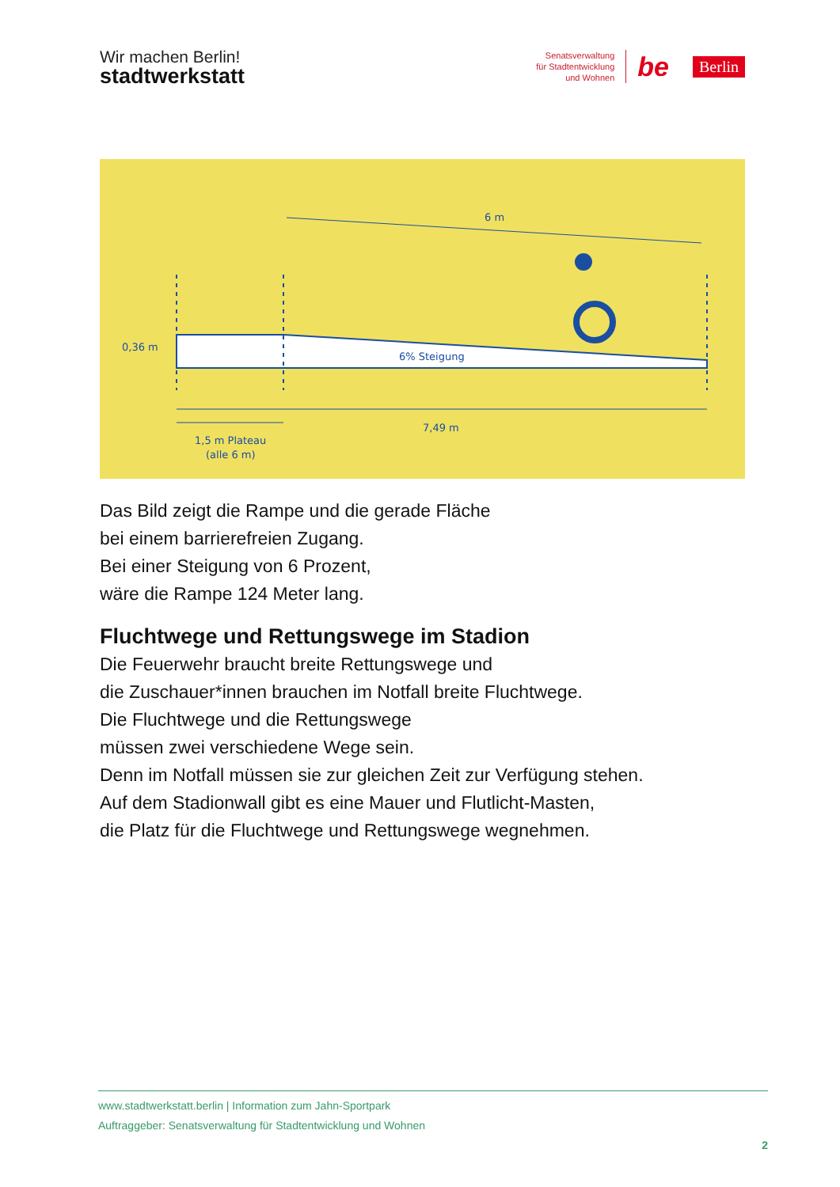Wir machen Berlin!
stadtwerkstatt
Senatsverwaltung
für Stadtentwicklung
und Wohnen
be Berlin
6 m
0,36 m
6% Steigung
7,49 m
1,5 m Plateau
(alle 6 m)
Das Bild zeigt die Rampe und die gerade Fläche
bei einem barrierefreien Zugang.
Bei einer Steigung von 6 Prozent,
wäre die Rampe 124 Meter lang.
Fluchtwege und Rettungswege im Stadion
Die Feuerwehr braucht breite Rettungswege und
die Zuschauer*innen brauchen im Notfall breite Fluchtwege.
Die Fluchtwege und die Rettungswege
müssen zwei verschiedene Wege sein.
Denn im Notfall müssen sie zur gleichen Zeit zur Verfügung stehen.
Auf dem Stadionwall gibt es eine Mauer und Flutlicht-Masten,
die Platz für die Fluchtwege und Rettungswege wegnehmen.
www.stadtwerkstatt.berlin | Information zum Jahn-Sportpark
Auftraggeber: Senatsverwaltung für Stadtentwicklung und Wohnen
2